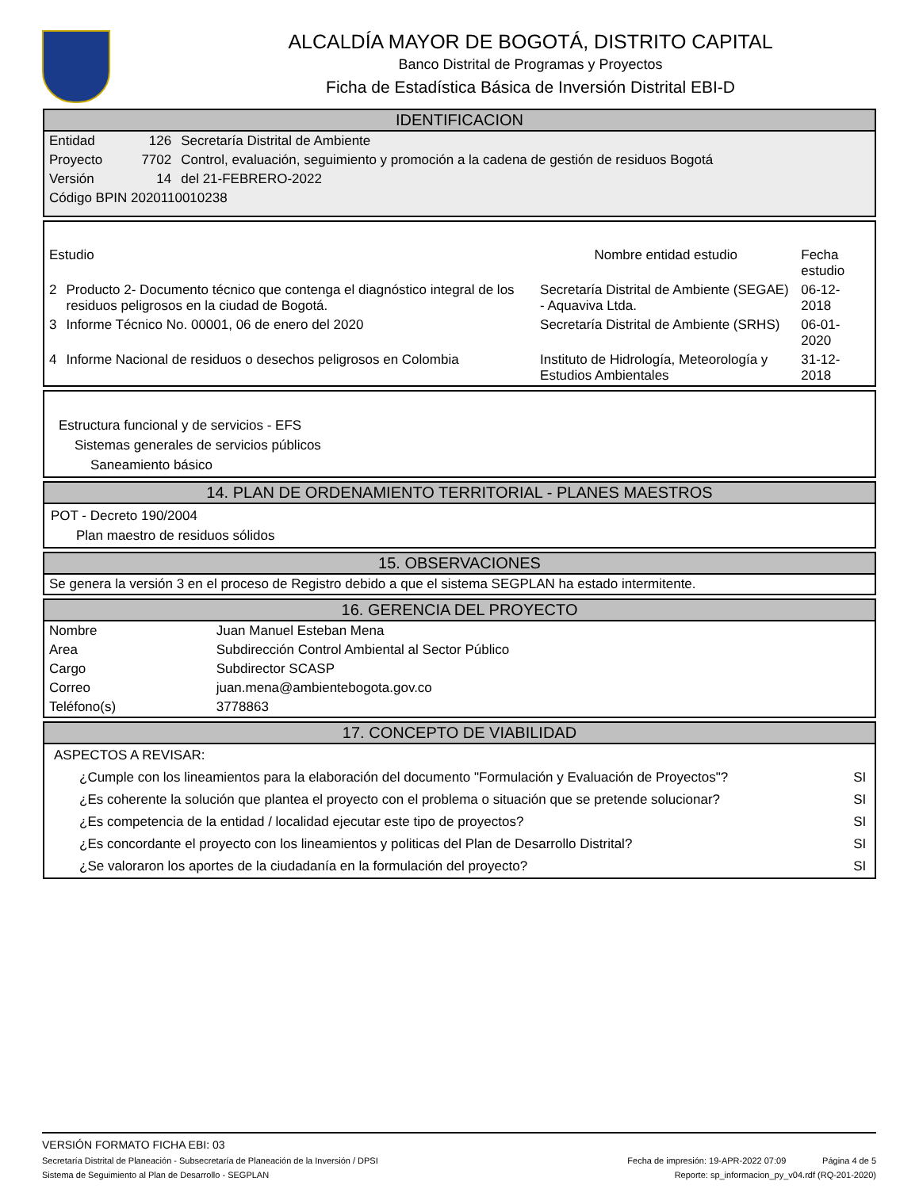ALCALDÍA MAYOR DE BOGOTÁ, DISTRITO CAPITAL
Banco Distrital de Programas y Proyectos
Ficha de Estadística Básica de Inversión Distrital EBI-D
IDENTIFICACION
| Entidad | 126 | Secretaría Distrital de Ambiente |
| Proyecto | 7702 | Control, evaluación, seguimiento y promoción a la cadena de gestión de residuos Bogotá |
| Versión | 14 | del 21-FEBRERO-2022 |
| Código BPIN 2020110010238 | | |
| Estudio | | Nombre entidad estudio | Fecha estudio |
| --- | --- | --- | --- |
| 2 | Producto 2- Documento técnico que contenga el diagnóstico integral de los residuos peligrosos en la ciudad de Bogotá. | Secretaría Distrital de Ambiente (SEGAE) - Aquaviva Ltda. | 06-12-2018 |
| 3 | Informe Técnico No. 00001, 06 de enero del 2020 | Secretaría Distrital de Ambiente (SRHS) | 06-01-2020 |
| 4 | Informe Nacional de residuos o desechos peligrosos en Colombia | Instituto de Hidrología, Meteorología y Estudios Ambientales | 31-12-2018 |
Estructura funcional y de servicios - EFS
Sistemas generales de servicios públicos
Saneamiento básico
14. PLAN DE ORDENAMIENTO TERRITORIAL - PLANES MAESTROS
POT - Decreto 190/2004
Plan maestro de residuos sólidos
15. OBSERVACIONES
Se genera la versión 3 en el proceso de Registro debido a que el sistema SEGPLAN ha estado intermitente.
16. GERENCIA DEL PROYECTO
| Nombre | Juan Manuel Esteban Mena |
| Area | Subdirección Control Ambiental al Sector Público |
| Cargo | Subdirector SCASP |
| Correo | juan.mena@ambientebogota.gov.co |
| Teléfono(s) | 3778863 |
17. CONCEPTO DE VIABILIDAD
| ASPECTOS A REVISAR: | |
| ¿Cumple con los lineamientos para la elaboración del documento "Formulación y Evaluación de Proyectos"? | SI |
| ¿Es coherente la solución que plantea el proyecto con el problema o situación que se pretende solucionar? | SI |
| ¿Es competencia de la entidad / localidad ejecutar este tipo de proyectos? | SI |
| ¿Es concordante el proyecto con los lineamientos y politicas del Plan de Desarrollo Distrital? | SI |
| ¿Se valoraron los aportes de la ciudadanía en la formulación del proyecto? | SI |
VERSIÓN FORMATO FICHA EBI: 03
Secretaría Distrital de Planeación - Subsecretaría de Planeación de la Inversión / DPSI Fecha de impresión: 19-APR-2022 07:09 Página 4 de 5
Sistema de Seguimiento al Plan de Desarrollo - SEGPLAN Reporte: sp_informacion_py_v04.rdf (RQ-201-2020)